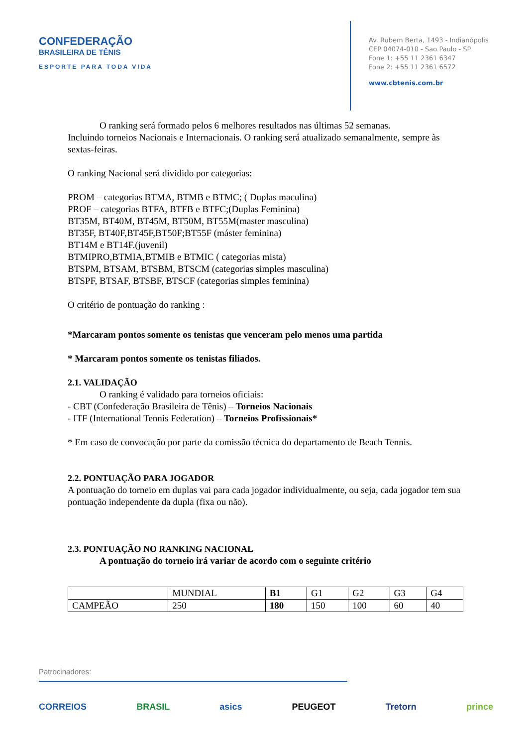CONFEDERAÇÃO
BRASILEIRA DE TÊNIS
ESPORTE PARA TODA VIDA
Av. Rubem Berta, 1493 - Indianópolis
CEP 04074-010 - Sao Paulo - SP
Fone 1: +55 11 2361 6347
Fone 2: +55 11 2361 6572
www.cbtenis.com.br
O ranking será formado pelos 6 melhores resultados nas últimas 52 semanas.
Incluindo torneios Nacionais e Internacionais. O ranking será atualizado semanalmente, sempre às sextas-feiras.
O ranking Nacional será dividido por categorias:
PROM – categorias BTMA, BTMB e BTMC; ( Duplas maculina)
PROF – categorias BTFA, BTFB e BTFC;(Duplas Feminina)
BT35M, BT40M, BT45M, BT50M, BT55M(master masculina)
BT35F, BT40F,BT45F,BT50F;BT55F (máster feminina)
BT14M e BT14F.(juvenil)
BTMIPRO,BTMIA,BTMIB e BTMIC ( categorias mista)
BTSPM, BTSAM, BTSBM, BTSCM (categorias simples masculina)
BTSPF, BTSAF, BTSBF, BTSCF (categorias simples feminina)
O critério de pontuação do ranking :
*Marcaram pontos somente os tenistas que venceram pelo menos uma partida
* Marcaram pontos somente os tenistas filiados.
2.1. VALIDAÇÃO
O ranking é validado para torneios oficiais:
- CBT (Confederação Brasileira de Tênis) – Torneios Nacionais
- ITF (International Tennis Federation) – Torneios Profissionais*
* Em caso de convocação por parte da comissão técnica do departamento de Beach Tennis.
2.2. PONTUAÇÃO PARA JOGADOR
A pontuação do torneio em duplas vai para cada jogador individualmente, ou seja, cada jogador tem sua pontuação independente da dupla (fixa ou não).
2.3. PONTUAÇÃO NO RANKING NACIONAL
A pontuação do torneio irá variar de acordo com o seguinte critério
| | MUNDIAL | B1 | G1 | G2 | G3 | G4 |
| CAMPEÃO | 250 | 180 | 150 | 100 | 60 | 40 |
Patrocinadores:
CORREIOS BRASIL asics PEUGEOT Tretorn prince